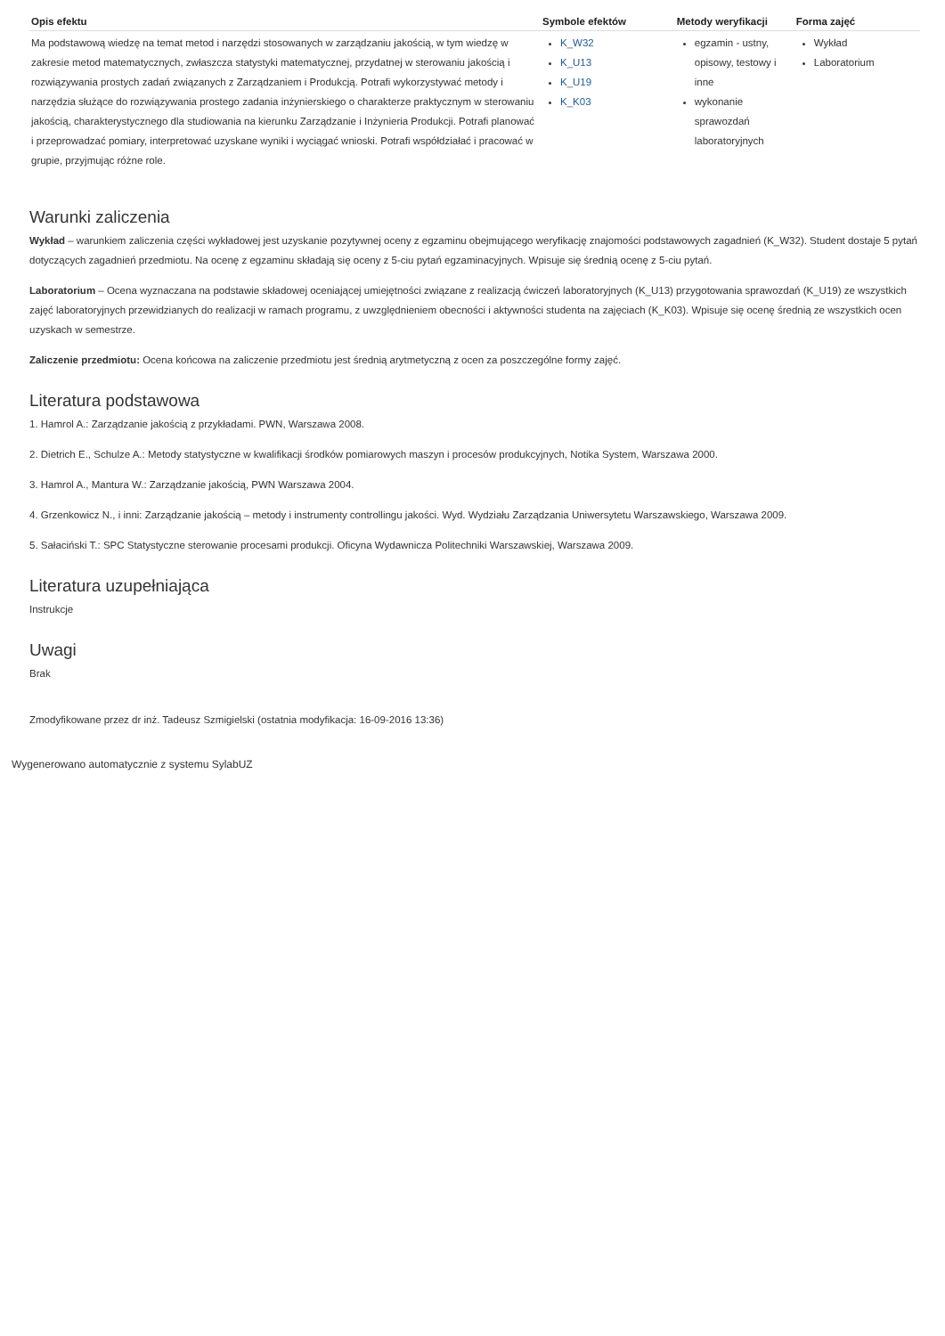| Opis efektu | Symbole efektów | Metody weryfikacji | Forma zajęć |
| --- | --- | --- | --- |
| Ma podstawową wiedzę na temat metod i narzędzi stosowanych w zarządzaniu jakością, w tym wiedzę w zakresie metod matematycznych, zwłaszcza statystyki matematycznej, przydatnej w sterowaniu jakością i rozwiązywania prostych zadań związanych z Zarządzaniem i Produkcją. Potrafi wykorzystywać metody i narzędzia służące do rozwiązywania prostego zadania inżynierskiego o charakterze praktycznym w sterowaniu jakością, charakterystycznego dla studiowania na kierunku Zarządzanie i Inżynieria Produkcji. Potrafi planować i przeprowadzać pomiary, interpretować uzyskane wyniki i wyciągać wnioski. Potrafi współdziałać i pracować w grupie, przyjmując różne role. | K_W32 K_U13 K_U19 K_K03 | egzamin - ustny, opisowy, testowy i inne wykonanie sprawozdań laboratoryjnych | Wykład Laboratorium |
Warunki zaliczenia
Wykład – warunkiem zaliczenia części wykładowej jest uzyskanie pozytywnej oceny z egzaminu obejmującego weryfikację znajomości podstawowych zagadnień (K_W32). Student dostaje 5 pytań dotyczących zagadnień przedmiotu. Na ocenę z egzaminu składają się oceny z 5-ciu pytań egzaminacyjnych. Wpisuje się średnią ocenę z 5-ciu pytań.
Laboratorium – Ocena wyznaczana na podstawie składowej oceniającej umiejętności związane z realizacją ćwiczeń laboratoryjnych (K_U13) przygotowania sprawozdań (K_U19) ze wszystkich zajęć laboratoryjnych przewidzianych do realizacji w ramach programu, z uwzględnieniem obecności i aktywności studenta na zajęciach (K_K03). Wpisuje się ocenę średnią ze wszystkich ocen uzyskach w semestrze.
Zaliczenie przedmiotu: Ocena końcowa na zaliczenie przedmiotu jest średnią arytmetyczną z ocen za poszczególne formy zajęć.
Literatura podstawowa
1. Hamrol A.: Zarządzanie jakością z przykładami. PWN, Warszawa 2008.
2. Dietrich E., Schulze A.: Metody statystyczne w kwalifikacji środków pomiarowych maszyn i procesów produkcyjnych, Notika System, Warszawa 2000.
3. Hamrol A., Mantura W.: Zarządzanie jakością, PWN Warszawa 2004.
4. Grzenkowicz N., i inni: Zarządzanie jakością – metody i instrumenty controllingu jakości. Wyd. Wydziału Zarządzania Uniwersytetu Warszawskiego, Warszawa 2009.
5. Sałaciński T.: SPC Statystyczne sterowanie procesami produkcji. Oficyna Wydawnicza Politechniki Warszawskiej, Warszawa 2009.
Literatura uzupełniająca
Instrukcje
Uwagi
Brak
Zmodyfikowane przez dr inż. Tadeusz Szmigielski (ostatnia modyfikacja: 16-09-2016 13:36)
Wygenerowano automatycznie z systemu SylabUZ